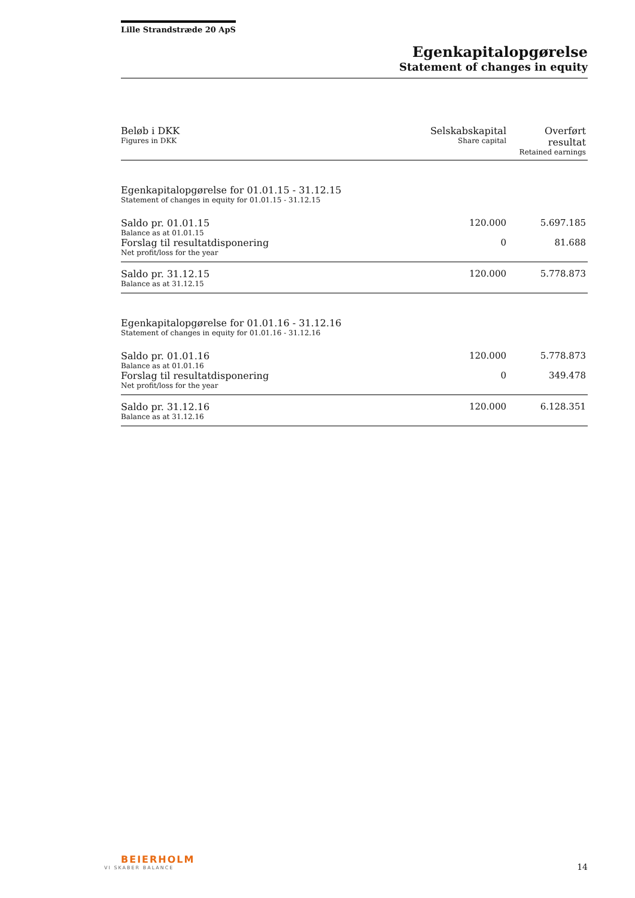Lille Strandstræde 20 ApS
Egenkapitalopgørelse
Statement of changes in equity
| Beløb i DKK Figures in DKK | Selskabskapital Share capital | Overført resultat Retained earnings |
| --- | --- | --- |
| Egenkapitalopgørelse for 01.01.15 - 31.12.15 Statement of changes in equity for 01.01.15 - 31.12.15 | | |
| Saldo pr. 01.01.15 Balance as at 01.01.15 | 120.000 | 5.697.185 |
| Forslag til resultatdisponering Net profit/loss for the year | 0 | 81.688 |
| Saldo pr. 31.12.15 Balance as at 31.12.15 | 120.000 | 5.778.873 |
| Egenkapitalopgørelse for 01.01.16 - 31.12.16 Statement of changes in equity for 01.01.16 - 31.12.16 | | |
| Saldo pr. 01.01.16 Balance as at 01.01.16 | 120.000 | 5.778.873 |
| Forslag til resultatdisponering Net profit/loss for the year | 0 | 349.478 |
| Saldo pr. 31.12.16 Balance as at 31.12.16 | 120.000 | 6.128.351 |
BEIERHOLM
VI SKABER BALANCE
14